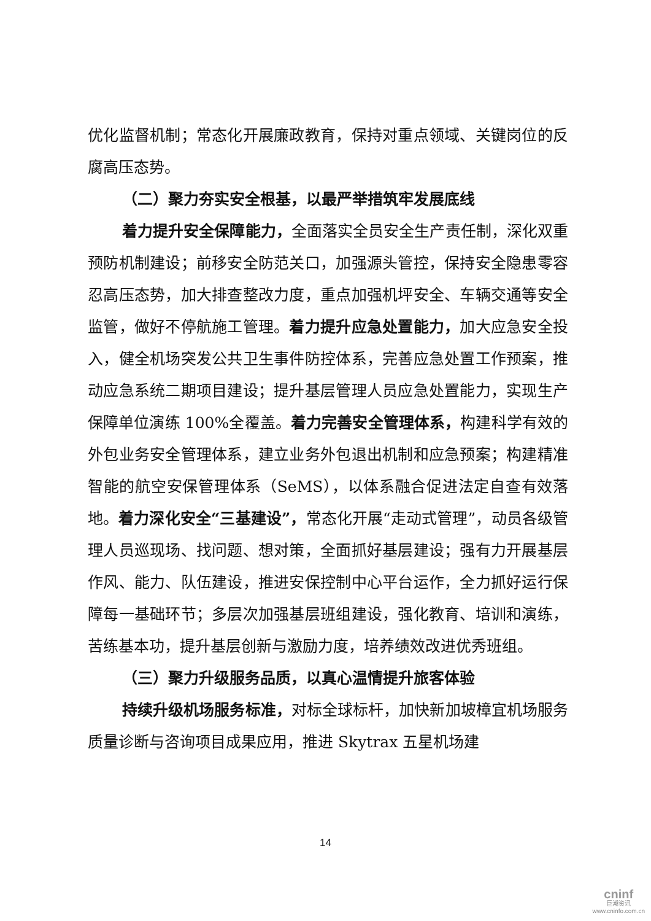优化监督机制；常态化开展廉政教育，保持对重点领域、关键岗位的反腐高压态势。
（二）聚力夯实安全根基，以最严举措筑牢发展底线
着力提升安全保障能力，全面落实全员安全生产责任制，深化双重预防机制建设；前移安全防范关口，加强源头管控，保持安全隐患零容忍高压态势，加大排查整改力度，重点加强机坪安全、车辆交通等安全监管，做好不停航施工管理。着力提升应急处置能力，加大应急安全投入，健全机场突发公共卫生事件防控体系，完善应急处置工作预案，推动应急系统二期项目建设；提升基层管理人员应急处置能力，实现生产保障单位演练 100%全覆盖。着力完善安全管理体系，构建科学有效的外包业务安全管理体系，建立业务外包退出机制和应急预案；构建精准智能的航空安保管理体系（SeMS），以体系融合促进法定自查有效落地。着力深化安全“三基建设”，常态化开展“走动式管理”，动员各级管理人员巡现场、找问题、想对策，全面抓好基层建设；强有力开展基层作风、能力、队伍建设，推进安保控制中心平台运作，全力抓好运行保障每一基础环节；多层次加强基层班组建设，强化教育、培训和演练，苦练基本功，提升基层创新与激励力度，培养绩效改进优秀班组。
（三）聚力升级服务品质，以真心温情提升旅客体验
持续升级机场服务标准，对标全球标杆，加快新加坡樟宜机场服务质量诊断与咨询项目成果应用，推进 Skytrax 五星机场建
14
cninf
巨潮资讯
www.cninfo.com.cn